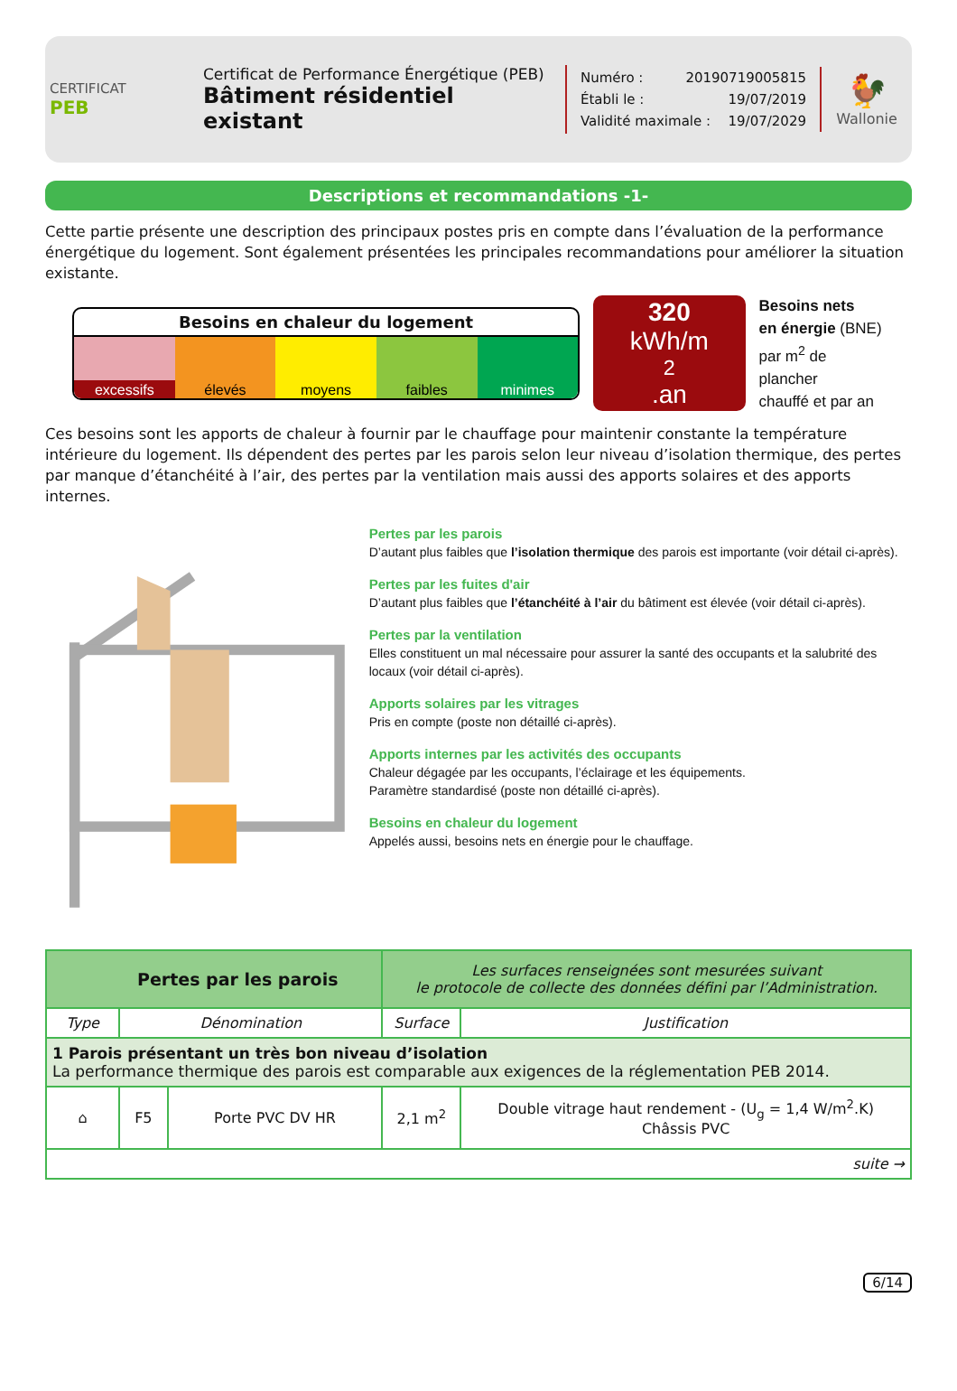CERTIFICAT
PEB
Certificat de Performance Énergétique (PEB)
Bâtiment résidentiel existant
Numéro : 20190719005815
Établi le : 19/07/2019
Validité maximale : 19/07/2029
🐓
Wallonie
Descriptions et recommandations -1-
Cette partie présente une description des principaux postes pris en compte dans l’évaluation de la performance énergétique du logement. Sont également présentées les principales recommandations pour améliorer la situation existante.
Besoins en chaleur du logement
excessifs élevés moyens faibles minimes
320
kWh/m<sup>2</sup>.an
Besoins nets
en énergie (BNE)
par m<sup>2</sup> de plancher
chauffé et par an
Ces besoins sont les apports de chaleur à fournir par le chauffage pour maintenir constante la température intérieure du logement. Ils dépendent des pertes par les parois selon leur niveau d’isolation thermique, des pertes par manque d’étanchéité à l’air, des pertes par la ventilation mais aussi des apports solaires et des apports internes.
Pertes par les parois
D’autant plus faibles que l’isolation thermique des parois est importante (voir détail ci-après).
Pertes par les fuites d'air
D’autant plus faibles que l’étanchéité à l’air du bâtiment est élevée (voir détail ci-après).
Pertes par la ventilation
Elles constituent un mal nécessaire pour assurer la santé des occupants et la salubrité des locaux (voir détail ci-après).
Apports solaires par les vitrages
Pris en compte (poste non détaillé ci-après).
Apports internes par les activités des occupants
Chaleur dégagée par les occupants, l’éclairage et les équipements.
Paramètre standardisé (poste non détaillé ci-après).
Besoins en chaleur du logement
Appelés aussi, besoins nets en énergie pour le chauffage.
| Pertes par les parois | | | Les surfaces renseignées sont mesurées suivant le protocole de collecte des données défini par l’Administration. | |
| Type | Dénomination | | Surface | Justification |
| 1 Parois présentant un très bon niveau d’isolation La performance thermique des parois est comparable aux exigences de la réglementation PEB 2014. | | | | |
| ⌂ | F5 | Porte PVC DV HR | 2,1 m<sup>2</sup> | Double vitrage haut rendement - (U<sub>g</sub> = 1,4 W/m<sup>2</sup>.K) Châssis PVC |
| suite → | | | | |
6/14